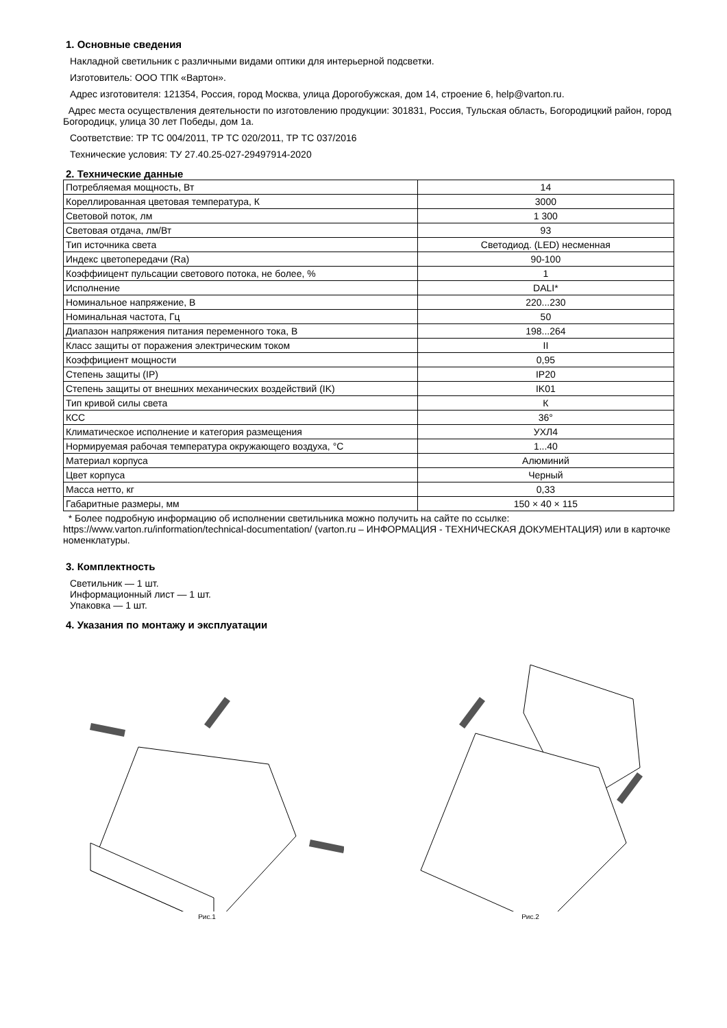1. Основные сведения
Накладной светильник с различными видами оптики для интерьерной подсветки.
Изготовитель: ООО ТПК «Вартон».
Адрес изготовителя: 121354, Россия, город Москва, улица Дорогобужская, дом 14, строение 6, help@varton.ru.
Адрес места осуществления деятельности по изготовлению продукции: 301831, Россия, Тульская область, Богородицкий район, город Богородицк, улица 30 лет Победы, дом 1а.
Соответствие: ТР ТС 004/2011, ТР ТС 020/2011, ТР ТС 037/2016
Технические условия: ТУ 27.40.25-027-29497914-2020
2. Технические данные
| Потребляемая мощность, Вт | 14 |
| Кореллированная цветовая температура, К | 3000 |
| Световой поток, лм | 1 300 |
| Световая отдача, лм/Вт | 93 |
| Тип источника света | Светодиод. (LED) несменная |
| Индекс цветопередачи (Ra) | 90-100 |
| Коэффиицент пульсации светового потока, не более, % | 1 |
| Исполнение | DALI* |
| Номинальное напряжение, В | 220...230 |
| Номинальная частота, Гц | 50 |
| Диапазон напряжения питания переменного тока, В | 198...264 |
| Класс защиты от поражения электрическим током | II |
| Коэффициент мощности | 0,95 |
| Степень защиты (IP) | IP20 |
| Степень защиты от внешних механических воздействий (IK) | IK01 |
| Тип кривой силы света | К |
| КСС | 36° |
| Климатическое исполнение и категория размещения | УХЛ4 |
| Нормируемая рабочая температура окружающего воздуха, °С | 1...40 |
| Материал корпуса | Алюминий |
| Цвет корпуса | Черный |
| Масса нетто, кг | 0,33 |
| Габаритные размеры, мм | 150 × 40 × 115 |
* Более подробную информацию об исполнении светильника можно получить на сайте по ссылке: https://www.varton.ru/information/technical-documentation/ (varton.ru – ИНФОРМАЦИЯ - ТЕХНИЧЕСКАЯ ДОКУМЕНТАЦИЯ) или в карточке номенклатуры.
3. Комплектность
Светильник — 1 шт.
Информационный лист — 1 шт.
Упаковка — 1 шт.
4. Указания по монтажу и эксплуатации
Рис.1 Рис.2